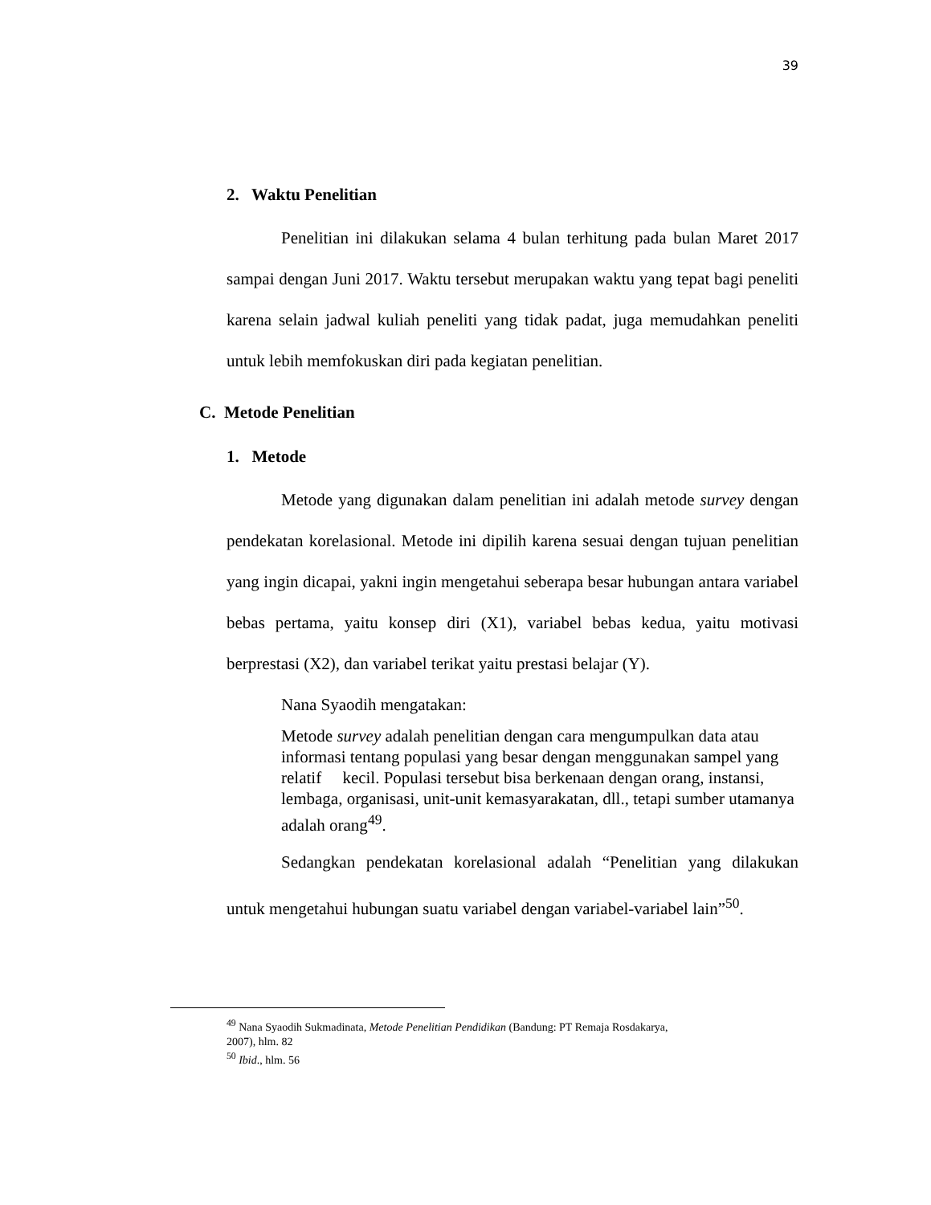39
2. Waktu Penelitian
Penelitian ini dilakukan selama 4 bulan terhitung pada bulan Maret 2017 sampai dengan Juni 2017. Waktu tersebut merupakan waktu yang tepat bagi peneliti karena selain jadwal kuliah peneliti yang tidak padat, juga memudahkan peneliti untuk lebih memfokuskan diri pada kegiatan penelitian.
C. Metode Penelitian
1. Metode
Metode yang digunakan dalam penelitian ini adalah metode survey dengan pendekatan korelasional. Metode ini dipilih karena sesuai dengan tujuan penelitian yang ingin dicapai, yakni ingin mengetahui seberapa besar hubungan antara variabel bebas pertama, yaitu konsep diri (X1), variabel bebas kedua, yaitu motivasi berprestasi (X2), dan variabel terikat yaitu prestasi belajar (Y).
Nana Syaodih mengatakan:
Metode survey adalah penelitian dengan cara mengumpulkan data atau informasi tentang populasi yang besar dengan menggunakan sampel yang relatif kecil. Populasi tersebut bisa berkenaan dengan orang, instansi, lembaga, organisasi, unit-unit kemasyarakatan, dll., tetapi sumber utamanya adalah orang<sup>49</sup>.
Sedangkan pendekatan korelasional adalah “Penelitian yang dilakukan untuk mengetahui hubungan suatu variabel dengan variabel-variabel lain”<sup>50</sup>.
<sup>49</sup> Nana Syaodih Sukmadinata, Metode Penelitian Pendidikan (Bandung: PT Remaja Rosdakarya,
2007), hlm. 82
<sup>50</sup> Ibid., hlm. 56